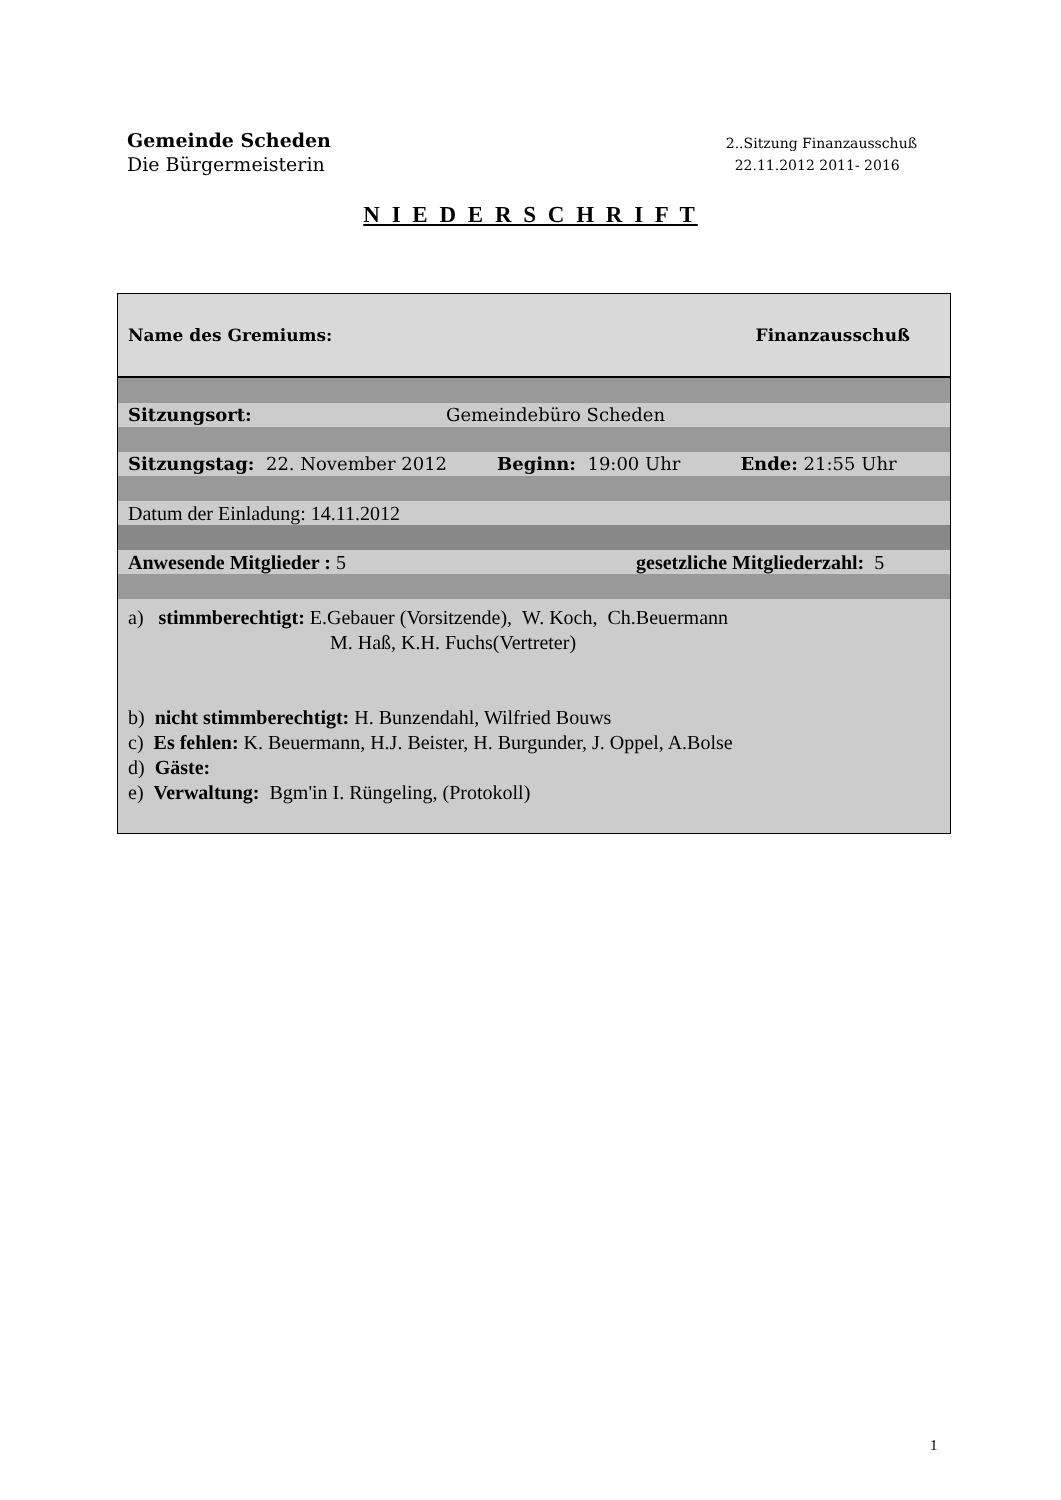Gemeinde Scheden
Die Bürgermeisterin
2..Sitzung Finanzausschuß
22.11.2012 2011- 2016
N I E D E R S C H R I F T
Name des Gremiums: Finanzausschuß
Sitzungsort: Gemeindebüro Scheden
Sitzungstag: 22. November 2012 Beginn: 19:00 Uhr Ende: 21:55 Uhr
Datum der Einladung: 14.11.2012
Anwesende Mitglieder : 5 gesetzliche Mitgliederzahl: 5
a) stimmberechtigt: E.Gebauer (Vorsitzende), W. Koch, Ch.Beuermann
M. Haß, K.H. Fuchs(Vertreter)
b) nicht stimmberechtigt: H. Bunzendahl, Wilfried Bouws
c) Es fehlen: K. Beuermann, H.J. Beister, H. Burgunder, J. Oppel, A.Bolse
d) Gäste:
e) Verwaltung: Bgm'in I. Rüngeling, (Protokoll)
1